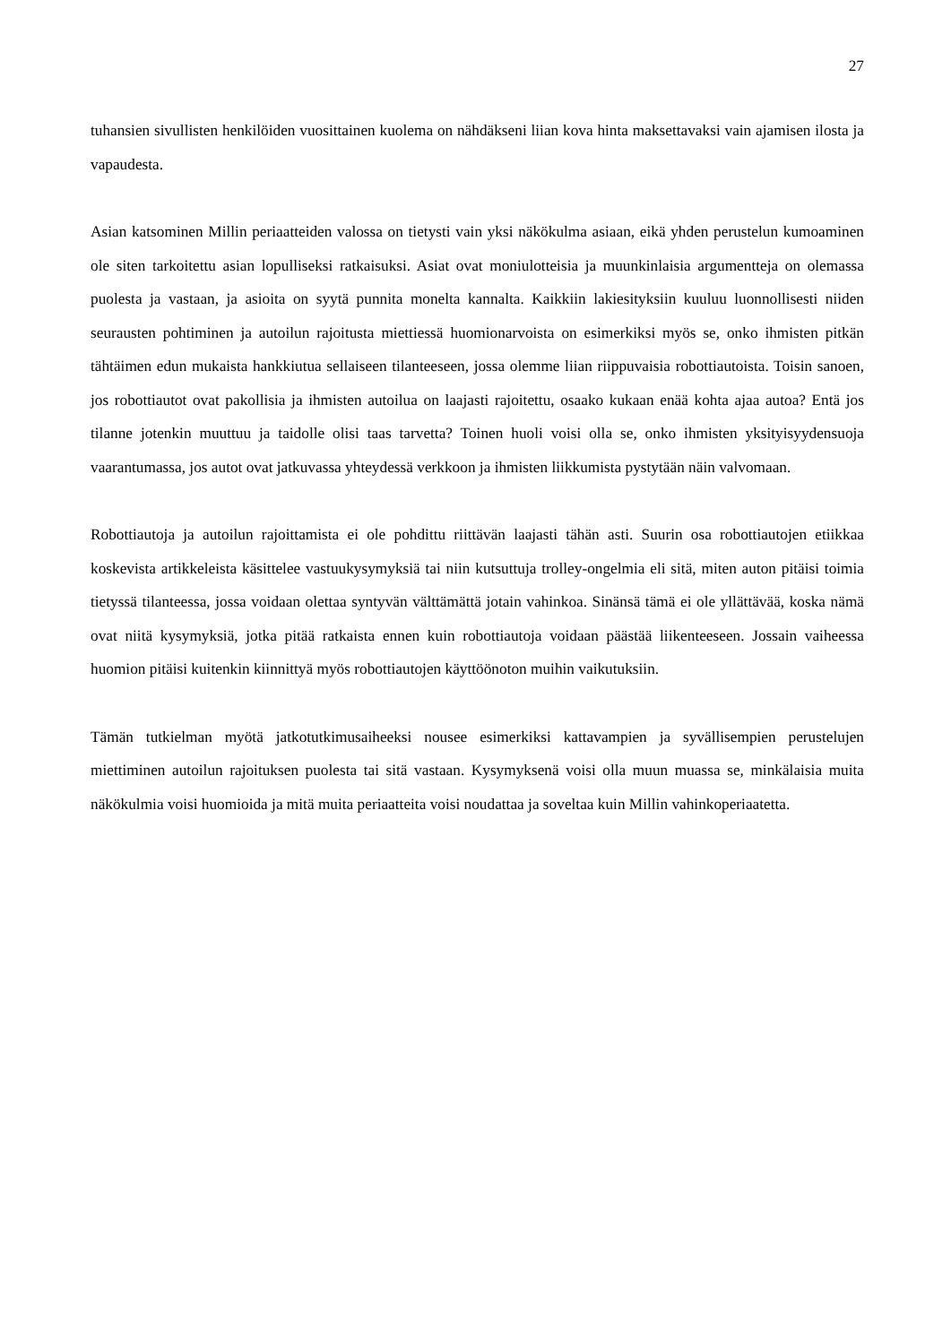27
tuhansien sivullisten henkilöiden vuosittainen kuolema on nähdäkseni liian kova hinta maksettavaksi vain ajamisen ilosta ja vapaudesta.
Asian katsominen Millin periaatteiden valossa on tietysti vain yksi näkökulma asiaan, eikä yhden perustelun kumoaminen ole siten tarkoitettu asian lopulliseksi ratkaisuksi. Asiat ovat moniulotteisia ja muunkinlaisia argumentteja on olemassa puolesta ja vastaan, ja asioita on syytä punnita monelta kannalta. Kaikkiin lakiesityksiin kuuluu luonnollisesti niiden seurausten pohtiminen ja autoilun rajoitusta miettiessä huomionarvoista on esimerkiksi myös se, onko ihmisten pitkän tähtäimen edun mukaista hankkiutua sellaiseen tilanteeseen, jossa olemme liian riippuvaisia robottiautoista. Toisin sanoen, jos robottiautot ovat pakollisia ja ihmisten autoilua on laajasti rajoitettu, osaako kukaan enää kohta ajaa autoa? Entä jos tilanne jotenkin muuttuu ja taidolle olisi taas tarvetta? Toinen huoli voisi olla se, onko ihmisten yksityisyydensuoja vaarantumassa, jos autot ovat jatkuvassa yhteydessä verkkoon ja ihmisten liikkumista pystytään näin valvomaan.
Robottiautoja ja autoilun rajoittamista ei ole pohdittu riittävän laajasti tähän asti. Suurin osa robottiautojen etiikkaa koskevista artikkeleista käsittelee vastuukysymyksiä tai niin kutsuttuja trolley-ongelmia eli sitä, miten auton pitäisi toimia tietyssä tilanteessa, jossa voidaan olettaa syntyvän välttämättä jotain vahinkoa. Sinänsä tämä ei ole yllättävää, koska nämä ovat niitä kysymyksiä, jotka pitää ratkaista ennen kuin robottiautoja voidaan päästää liikenteeseen. Jossain vaiheessa huomion pitäisi kuitenkin kiinnittyä myös robottiautojen käyttöönoton muihin vaikutuksiin.
Tämän tutkielman myötä jatkotutkimusaiheeksi nousee esimerkiksi kattavampien ja syvällisempien perustelujen miettiminen autoilun rajoituksen puolesta tai sitä vastaan. Kysymyksenä voisi olla muun muassa se, minkälaisia muita näkökulmia voisi huomioida ja mitä muita periaatteita voisi noudattaa ja soveltaa kuin Millin vahinkoperiaatetta.